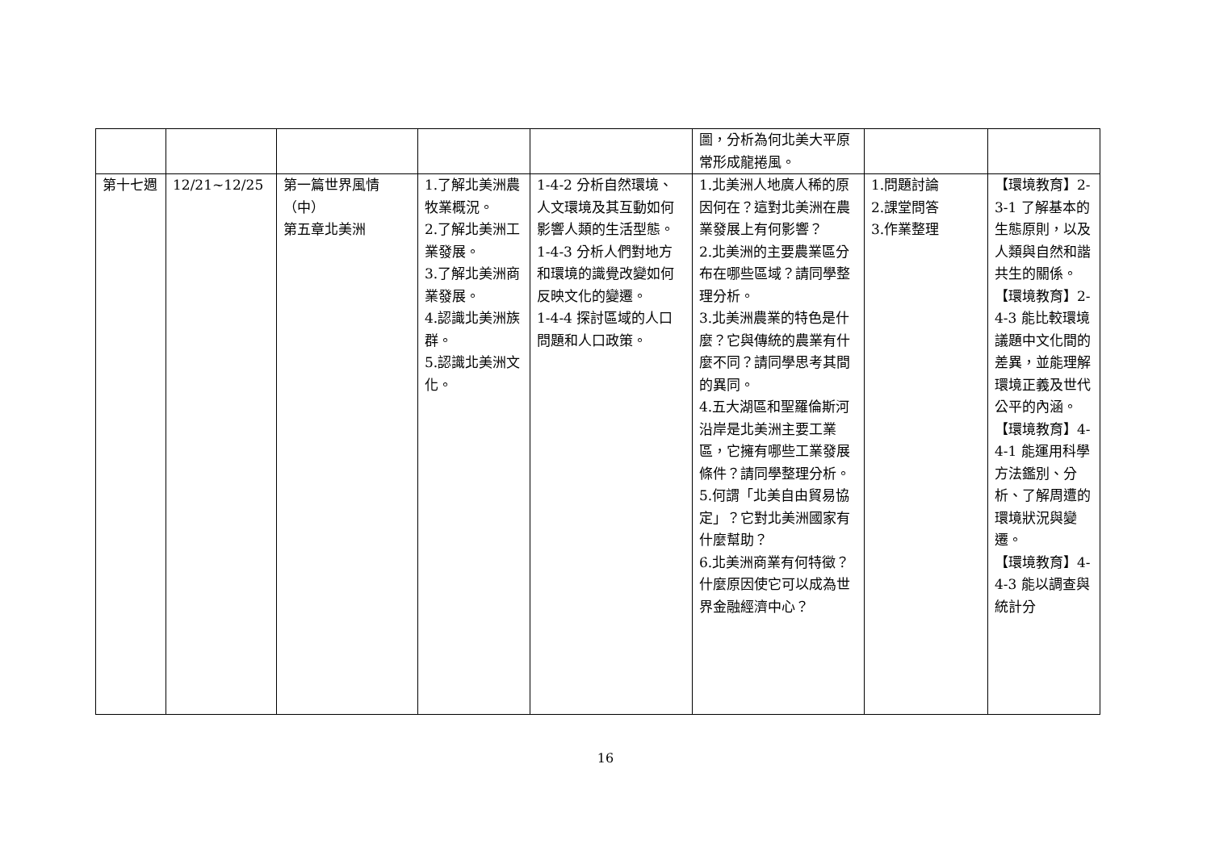| | | | | | 圖，分析為何北美大平原常形成龍捲風。 | | |
| 第十七週 | 12/21~12/25 | 第一篇世界風情（中） 第五章北美洲 | 1.了解北美洲農牧業概況。 2.了解北美洲工業發展。 3.了解北美洲商業發展。 4.認識北美洲族群。 5.認識北美洲文化。 | 1-4-2 分析自然環境、人文環境及其互動如何影響人類的生活型態。 1-4-3 分析人們對地方和環境的識覺改變如何反映文化的變遷。 1-4-4 探討區域的人口問題和人口政策。 | 1.北美洲人地廣人稀的原因何在？這對北美洲在農業發展上有何影響？ 2.北美洲的主要農業區分布在哪些區域？請同學整理分析。 3.北美洲農業的特色是什麼？它與傳統的農業有什麼不同？請同學思考其間的異同。 4.五大湖區和聖羅倫斯河沿岸是北美洲主要工業區，它擁有哪些工業發展條件？請同學整理分析。 5.何謂「北美自由貿易協定」？它對北美洲國家有什麼幫助？ 6.北美洲商業有何特徵？什麼原因使它可以成為世界金融經濟中心？ | 1.問題討論 2.課堂問答 3.作業整理 | 【環境教育】2-3-1 了解基本的生態原則，以及人類與自然和諧共生的關係。 【環境教育】2-4-3 能比較環境議題中文化間的差異，並能理解環境正義及世代公平的內涵。 【環境教育】4-4-1 能運用科學方法鑑別、分析、了解周遭的環境狀況與變遷。 【環境教育】4-4-3 能以調查與統計分 |
16